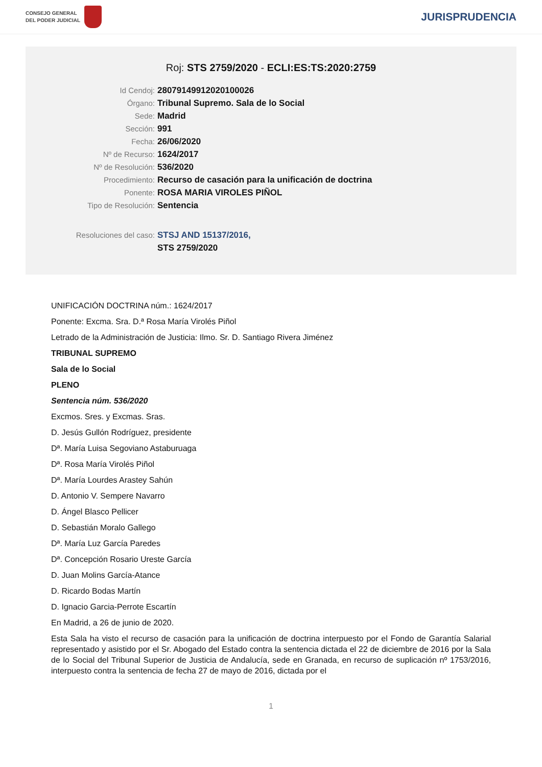CONSEJO GENERAL
DEL PODER JUDICIAL
JURISPRUDENCIA
Roj: STS 2759/2020 - ECLI:ES:TS:2020:2759
Id Cendoj: 28079149912020100026
Órgano: Tribunal Supremo. Sala de lo Social
Sede: Madrid
Sección: 991
Fecha: 26/06/2020
Nº de Recurso: 1624/2017
Nº de Resolución: 536/2020
Procedimiento: Recurso de casación para la unificación de doctrina
Ponente: ROSA MARIA VIROLES PIÑOL
Tipo de Resolución: Sentencia
Resoluciones del caso: STSJ AND 15137/2016,
STS 2759/2020
UNIFICACIÓN DOCTRINA núm.: 1624/2017
Ponente: Excma. Sra. D.ª Rosa María Virolés Piñol
Letrado de la Administración de Justicia: Ilmo. Sr. D. Santiago Rivera Jiménez
TRIBUNAL SUPREMO
Sala de lo Social
PLENO
Sentencia núm. 536/2020
Excmos. Sres. y Excmas. Sras.
D. Jesús Gullón Rodríguez, presidente
Dª. María Luisa Segoviano Astaburuaga
Dª. Rosa María Virolés Piñol
Dª. María Lourdes Arastey Sahún
D. Antonio V. Sempere Navarro
D. Ángel Blasco Pellicer
D. Sebastián Moralo Gallego
Dª. María Luz García Paredes
Dª. Concepción Rosario Ureste García
D. Juan Molins García-Atance
D. Ricardo Bodas Martín
D. Ignacio Garcia-Perrote Escartín
En Madrid, a 26 de junio de 2020.
Esta Sala ha visto el recurso de casación para la unificación de doctrina interpuesto por el Fondo de Garantía Salarial representado y asistido por el Sr. Abogado del Estado contra la sentencia dictada el 22 de diciembre de 2016 por la Sala de lo Social del Tribunal Superior de Justicia de Andalucía, sede en Granada, en recurso de suplicación nº 1753/2016, interpuesto contra la sentencia de fecha 27 de mayo de 2016, dictada por el
1